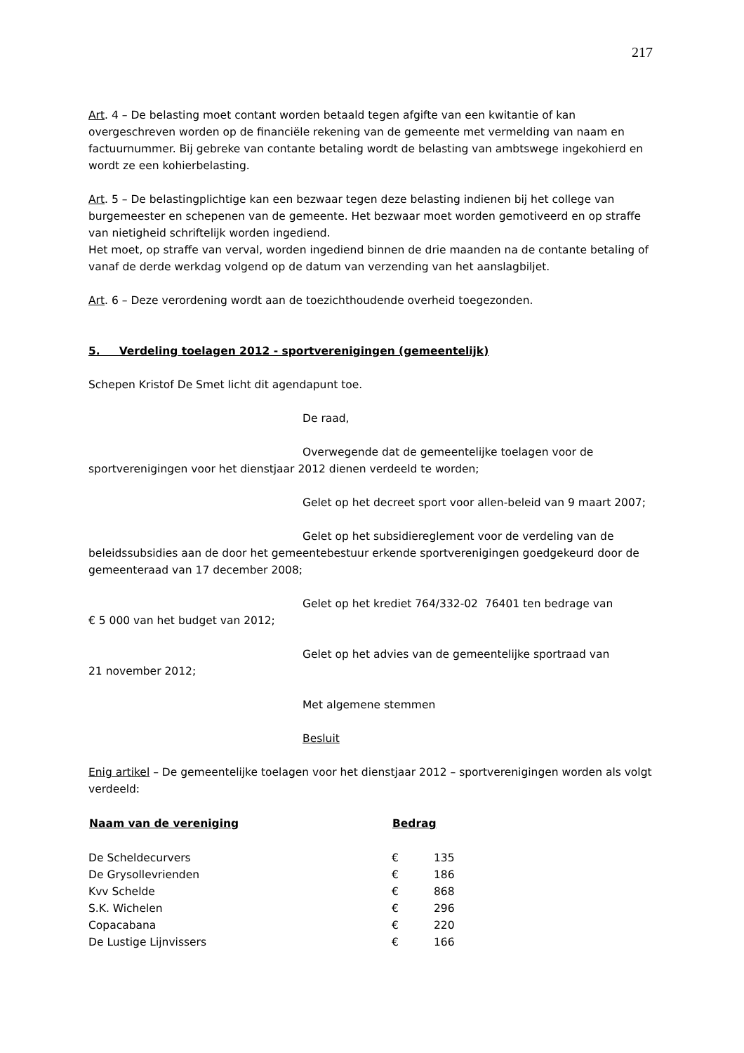217
Art. 4 – De belasting moet contant worden betaald tegen afgifte van een kwitantie of kan overgeschreven worden op de financiële rekening van de gemeente met vermelding van naam en factuurnummer. Bij gebreke van contante betaling wordt de belasting van ambtswege ingekohierd en wordt ze een kohierbelasting.
Art. 5 – De belastingplichtige kan een bezwaar tegen deze belasting indienen bij het college van burgemeester en schepenen van de gemeente. Het bezwaar moet worden gemotiveerd en op straffe van nietigheid schriftelijk worden ingediend.
Het moet, op straffe van verval, worden ingediend binnen de drie maanden na de contante betaling of vanaf de derde werkdag volgend op de datum van verzending van het aanslagbiljet.
Art. 6 – Deze verordening wordt aan de toezichthoudende overheid toegezonden.
5. Verdeling toelagen 2012 - sportverenigingen (gemeentelijk)
Schepen Kristof De Smet licht dit agendapunt toe.
De raad,
Overwegende dat de gemeentelijke toelagen voor de sportverenigingen voor het dienstjaar 2012 dienen verdeeld te worden;
Gelet op het decreet sport voor allen-beleid van 9 maart 2007;
Gelet op het subsidiereglement voor de verdeling van de beleidssubsidies aan de door het gemeentebestuur erkende sportverenigingen goedgekeurd door de gemeenteraad van 17 december 2008;
Gelet op het krediet 764/332-02 76401 ten bedrage van
€ 5 000 van het budget van 2012;
Gelet op het advies van de gemeentelijke sportraad van
21 november 2012;
Met algemene stemmen
Besluit
Enig artikel – De gemeentelijke toelagen voor het dienstjaar 2012 – sportverenigingen worden als volgt verdeeld:
| Naam van de vereniging | Bedrag | |
| --- | --- | --- |
| De Scheldecurvers | € | 135 |
| De Grysollevrienden | € | 186 |
| Kvv Schelde | € | 868 |
| S.K. Wichelen | € | 296 |
| Copacabana | € | 220 |
| De Lustige Lijnvissers | € | 166 |